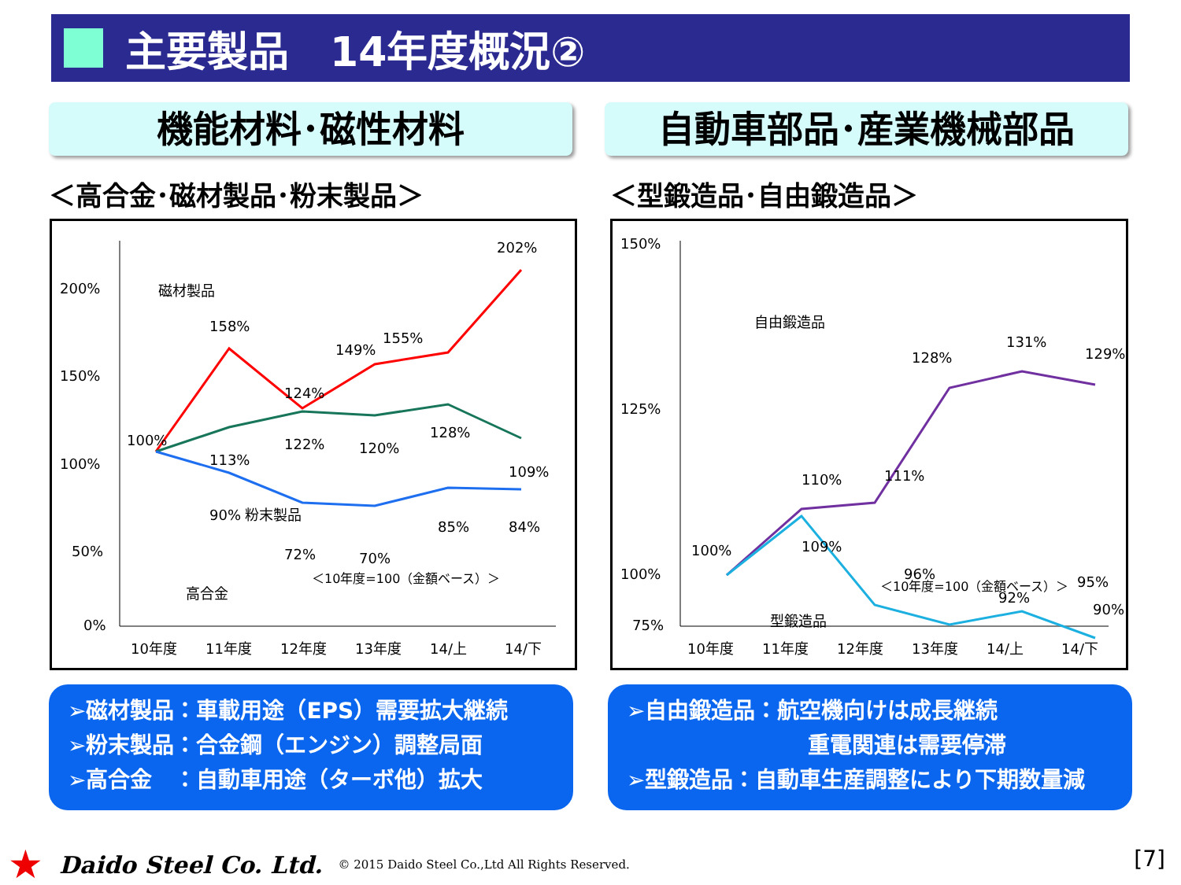主要製品　14年度概況②
機能材料･磁性材料 自動車部品･産業機械部品
＜高合金･磁材製品･粉末製品＞ ＜型鍛造品･自由鍛造品＞
200%
150%
100%
50%
0%
10年度
11年度
12年度
13年度
14/上
14/下
202%
158%
155%
149%
124%
磁材製品
100%
113%
122%
120%
128%
109%
粉末製品
90%
72%
70%
85%
84%
高合金
＜10年度=100（金額ベース）＞
150%
125%
100%
75%
10年度
11年度
12年度
13年度
14/上
14/下
自由鍛造品
128%
131%
129%
100%
110%
111%
109%
96%
92%
95%
90%
型鍛造品
＜10年度=100（金額ベース）＞
➢磁材製品：車載用途（EPS）需要拡大継続
➢粉末製品：合金鋼（エンジン）調整局面
➢高合金　：自動車用途（ターボ他）拡大
➢自由鍛造品：航空機向けは成長継続
重電関連は需要停滞
➢型鍛造品：自動車生産調整により下期数量減
★ Daido Steel Co. Ltd. © 2015 Daido Steel Co.,Ltd All Rights Reserved.
[7]